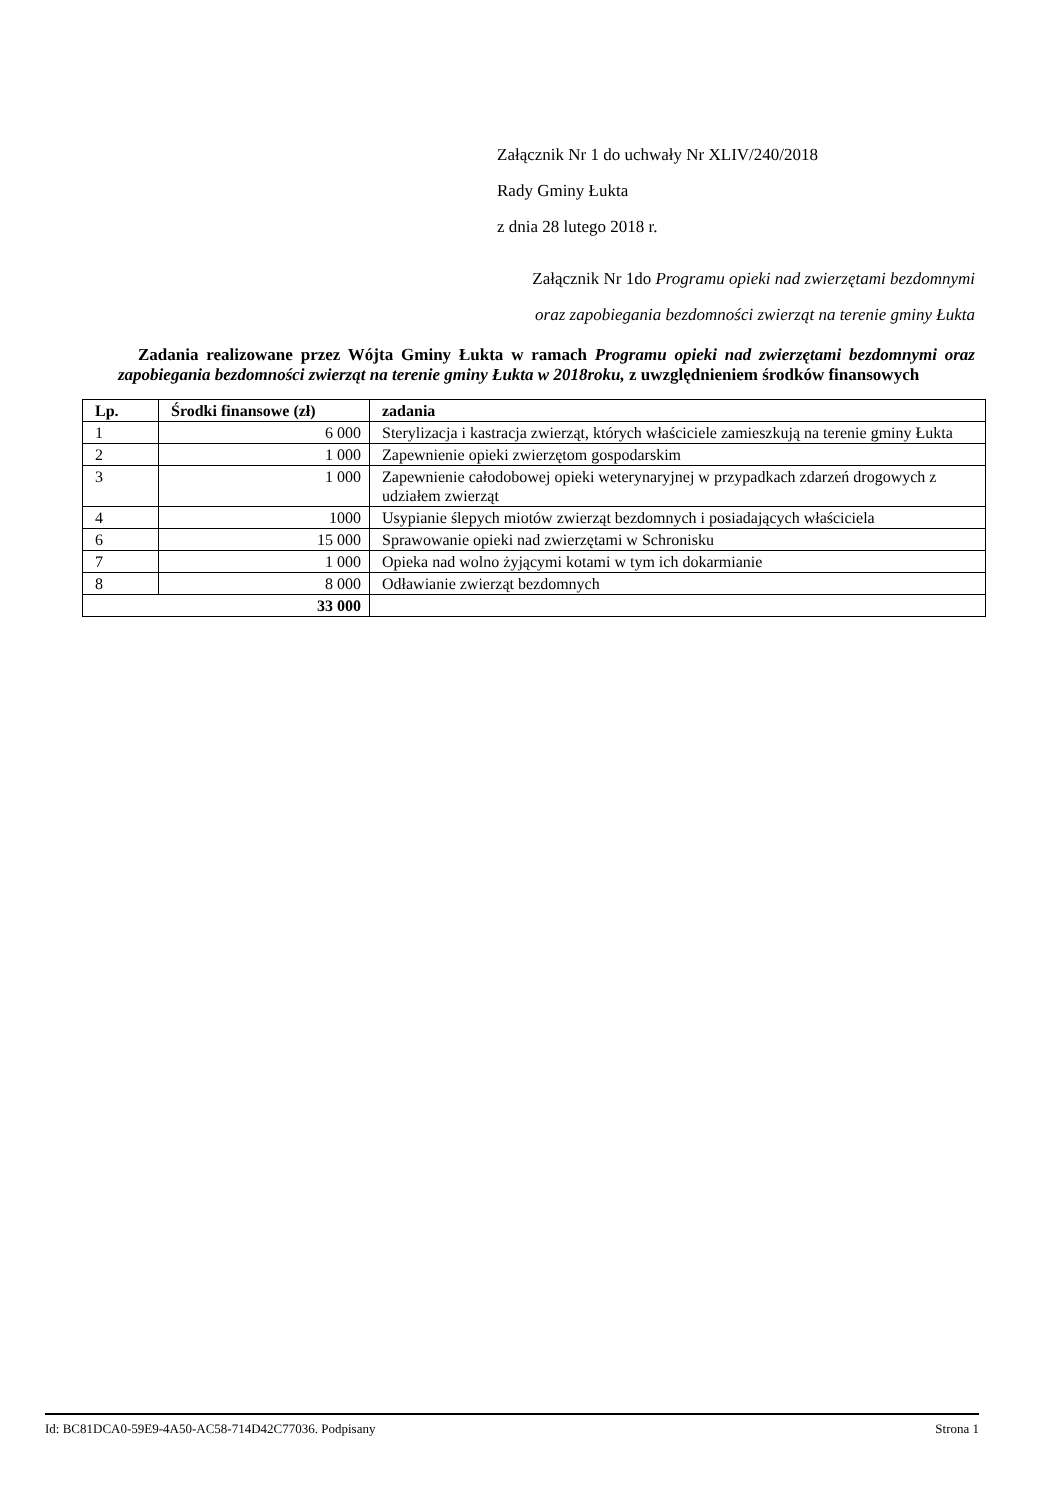Załącznik Nr 1 do uchwały Nr XLIV/240/2018
Rady Gminy Łukta
z dnia 28 lutego 2018 r.
Załącznik Nr 1do Programu opieki nad zwierzętami bezdomnymi
oraz zapobiegania bezdomności zwierząt na terenie gminy Łukta
Zadania realizowane przez Wójta Gminy Łukta w ramach Programu opieki nad zwierzętami bezdomnymi oraz zapobiegania bezdomności zwierząt na terenie gminy Łukta w 2018roku, z uwzględnieniem środków finansowych
| Lp. | Środki finansowe (zł) | zadania |
| --- | --- | --- |
| 1 | 6 000 | Sterylizacja i kastracja zwierząt, których właściciele zamieszkują na terenie gminy Łukta |
| 2 | 1 000 | Zapewnienie opieki zwierzętom gospodarskim |
| 3 | 1 000 | Zapewnienie całodobowej opieki weterynaryjnej w przypadkach zdarzeń drogowych z udziałem zwierząt |
| 4 | 1000 | Usypianie ślepych miotów zwierząt bezdomnych i posiadających właściciela |
| 6 | 15 000 | Sprawowanie opieki nad zwierzętami w Schronisku |
| 7 | 1 000 | Opieka nad wolno żyjącymi kotami w tym ich dokarmianie |
| 8 | 8 000 | Odławianie zwierząt bezdomnych |
| 33 000 | | |
Id: BC81DCA0-59E9-4A50-AC58-714D42C77036. Podpisany Strona 1